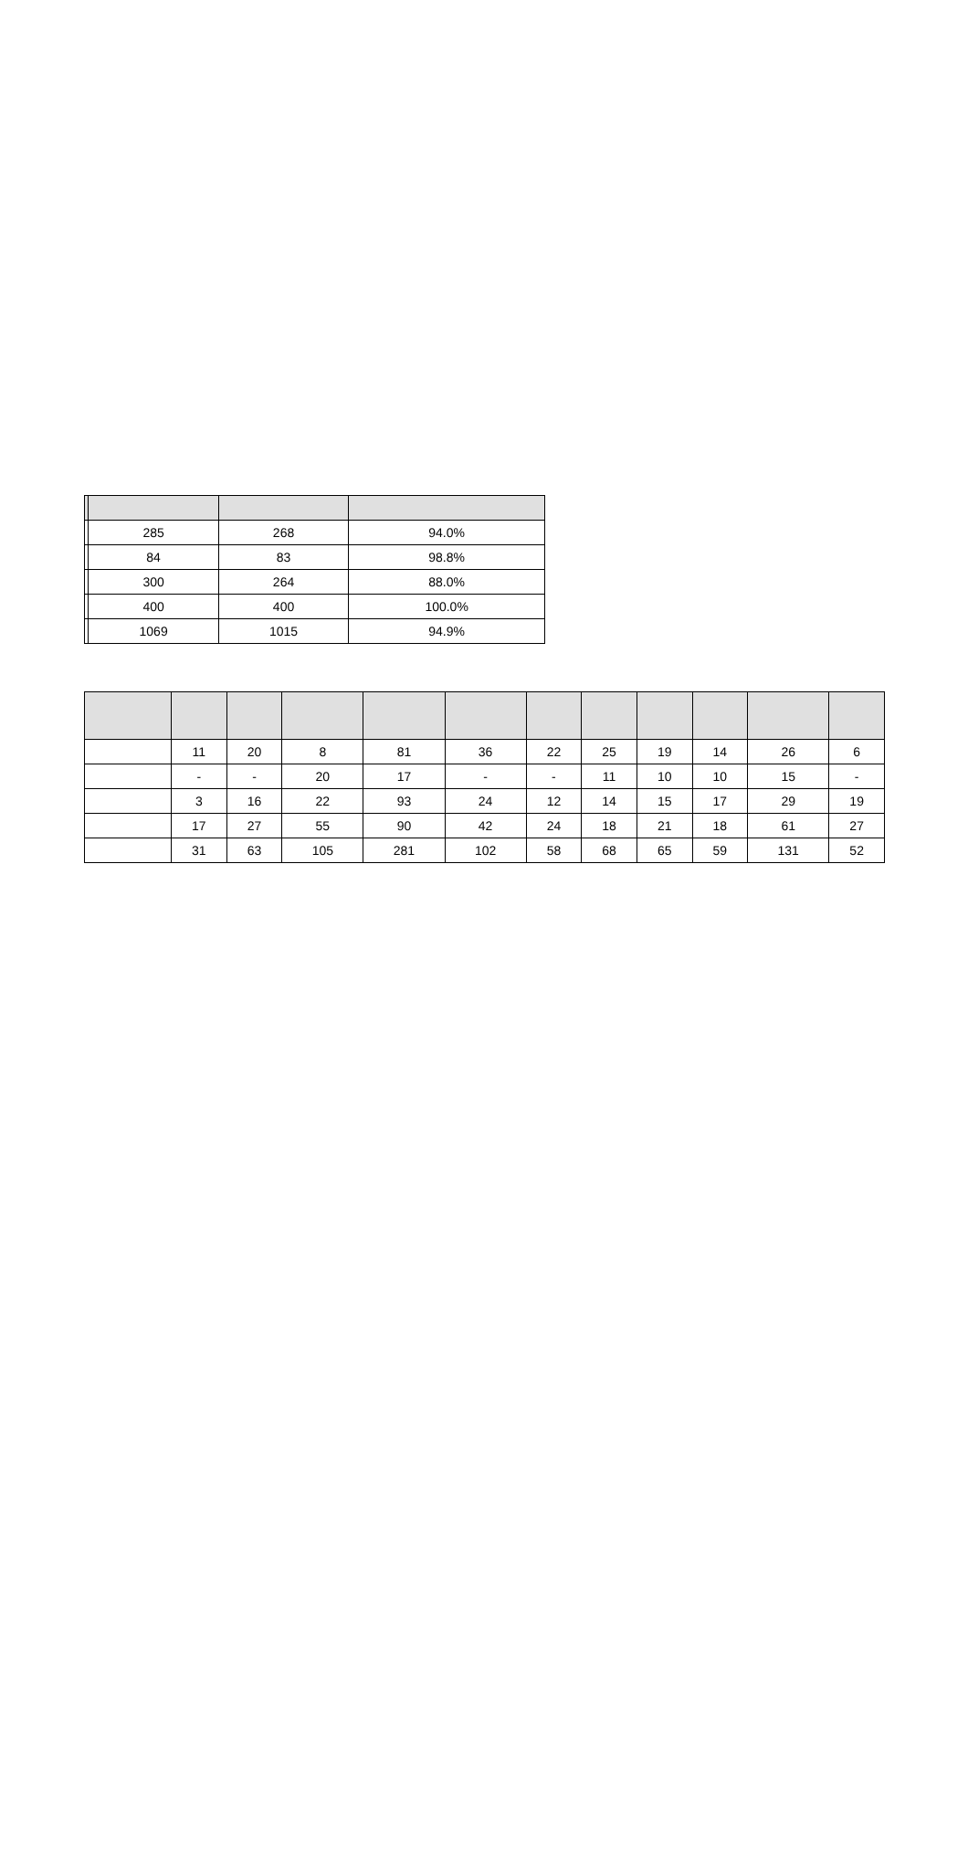| | 285 | 268 | 94.0% |
| | 84 | 83 | 98.8% |
| | 300 | 264 | 88.0% |
| | 400 | 400 | 100.0% |
| | 1069 | 1015 | 94.9% |
| | 11 | 20 | 8 | 81 | 36 | 22 | 25 | 19 | 14 | 26 | 6 |
| | - | - | 20 | 17 | - | - | 11 | 10 | 10 | 15 | - |
| | 3 | 16 | 22 | 93 | 24 | 12 | 14 | 15 | 17 | 29 | 19 |
| | 17 | 27 | 55 | 90 | 42 | 24 | 18 | 21 | 18 | 61 | 27 |
| | 31 | 63 | 105 | 281 | 102 | 58 | 68 | 65 | 59 | 131 | 52 |